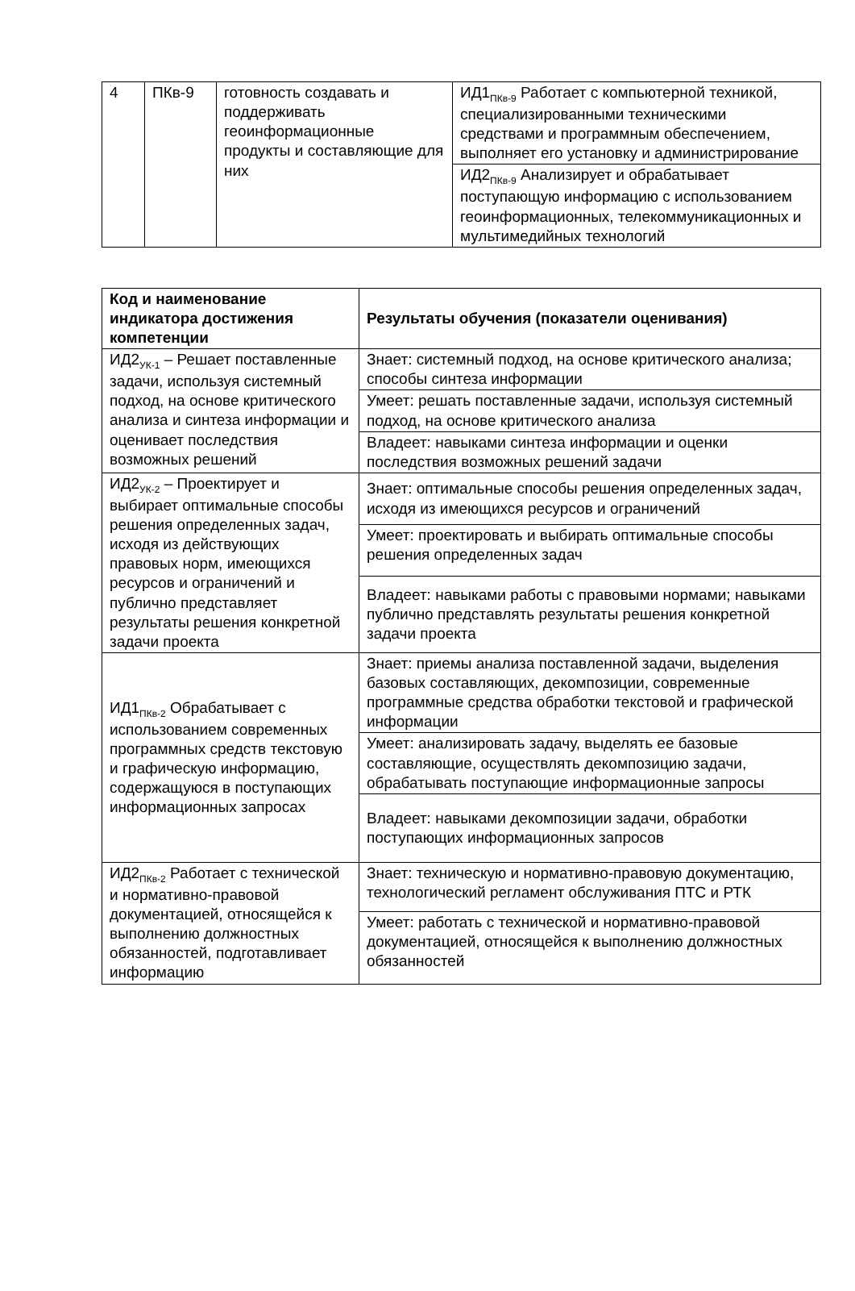| 4 | ПКв-9 | готовность создавать и поддерживать геоинформационные продукты и составляющие для них | ИД1<sub>ПКв-9</sub> Работает с компьютерной техникой, специализированными техническими средствами и программным обеспечением, выполняет его установку и администрирование |
| | | | ИД2<sub>ПКв-9</sub> Анализирует и обрабатывает поступающую информацию с использованием геоинформационных, телекоммуникационных и мультимедийных технологий |
| Код и наименование индикатора достижения компетенции | Результаты обучения (показатели оценивания) |
| --- | --- |
| ИД2<sub>УК-1</sub> – Решает поставленные задачи, используя системный подход, на основе критического анализа и синтеза информации и оценивает последствия возможных решений | Знает: системный подход, на основе критического анализа; способы синтеза информации |
| | Умеет: решать поставленные задачи, используя системный подход, на основе критического анализа |
| | Владеет: навыками синтеза информации и оценки последствия возможных решений задачи |
| ИД2<sub>УК-2</sub> – Проектирует и выбирает оптимальные способы решения определенных задач, исходя из действующих правовых норм, имеющихся ресурсов и ограничений и публично представляет результаты решения конкретной задачи проекта | Знает: оптимальные способы решения определенных задач, исходя из имеющихся ресурсов и ограничений |
| | Умеет: проектировать и выбирать оптимальные способы решения определенных задач |
| | Владеет: навыками работы с правовыми нормами; навыками публично представлять результаты решения конкретной задачи проекта |
| ИД1<sub>ПКв-2</sub> Обрабатывает с использованием современных программных средств текстовую и графическую информацию, содержащуюся в поступающих информационных запросах | Знает: приемы анализа поставленной задачи, выделения базовых составляющих, декомпозиции, современные программные средства обработки текстовой и графической информации |
| | Умеет: анализировать задачу, выделять ее базовые составляющие, осуществлять декомпозицию задачи, обрабатывать поступающие информационные запросы |
| | Владеет: навыками декомпозиции задачи, обработки поступающих информационных запросов |
| ИД2<sub>ПКв-2</sub> Работает с технической и нормативно-правовой документацией, относящейся к выполнению должностных обязанностей, подготавливает информацию | Знает: техническую и нормативно-правовую документацию, технологический регламент обслуживания ПТС и РТК |
| | Умеет: работать с технической и нормативно-правовой документацией, относящейся к выполнению должностных обязанностей |